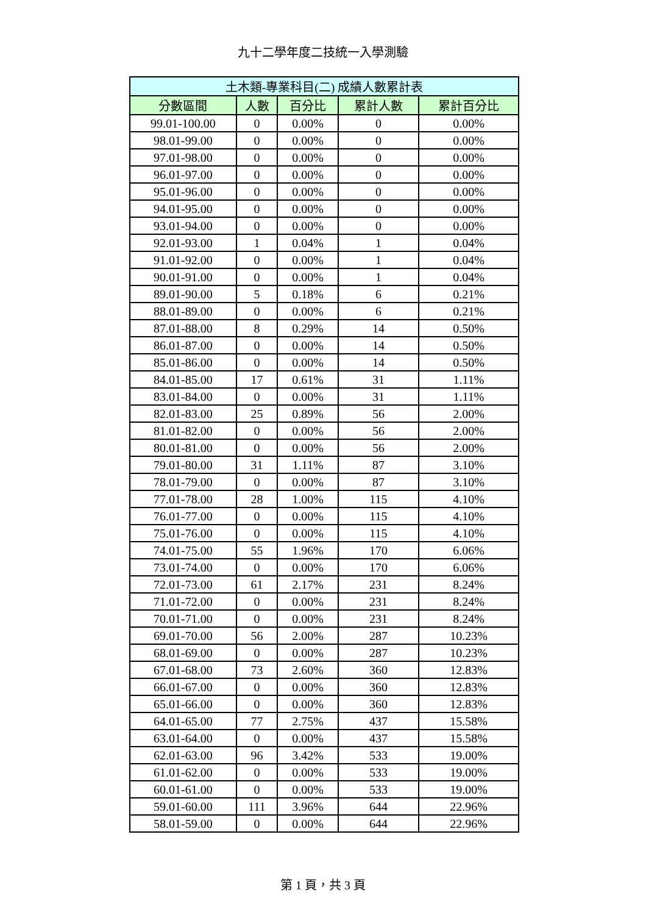九十二學年度二技統一入學測驗
| 土木類-專業科目(二) 成績人數累計表 | | | | |
| --- | --- | --- | --- | --- |
| 分數區間 | 人數 | 百分比 | 累計人數 | 累計百分比 |
| 99.01-100.00 | 0 | 0.00% | 0 | 0.00% |
| 98.01-99.00 | 0 | 0.00% | 0 | 0.00% |
| 97.01-98.00 | 0 | 0.00% | 0 | 0.00% |
| 96.01-97.00 | 0 | 0.00% | 0 | 0.00% |
| 95.01-96.00 | 0 | 0.00% | 0 | 0.00% |
| 94.01-95.00 | 0 | 0.00% | 0 | 0.00% |
| 93.01-94.00 | 0 | 0.00% | 0 | 0.00% |
| 92.01-93.00 | 1 | 0.04% | 1 | 0.04% |
| 91.01-92.00 | 0 | 0.00% | 1 | 0.04% |
| 90.01-91.00 | 0 | 0.00% | 1 | 0.04% |
| 89.01-90.00 | 5 | 0.18% | 6 | 0.21% |
| 88.01-89.00 | 0 | 0.00% | 6 | 0.21% |
| 87.01-88.00 | 8 | 0.29% | 14 | 0.50% |
| 86.01-87.00 | 0 | 0.00% | 14 | 0.50% |
| 85.01-86.00 | 0 | 0.00% | 14 | 0.50% |
| 84.01-85.00 | 17 | 0.61% | 31 | 1.11% |
| 83.01-84.00 | 0 | 0.00% | 31 | 1.11% |
| 82.01-83.00 | 25 | 0.89% | 56 | 2.00% |
| 81.01-82.00 | 0 | 0.00% | 56 | 2.00% |
| 80.01-81.00 | 0 | 0.00% | 56 | 2.00% |
| 79.01-80.00 | 31 | 1.11% | 87 | 3.10% |
| 78.01-79.00 | 0 | 0.00% | 87 | 3.10% |
| 77.01-78.00 | 28 | 1.00% | 115 | 4.10% |
| 76.01-77.00 | 0 | 0.00% | 115 | 4.10% |
| 75.01-76.00 | 0 | 0.00% | 115 | 4.10% |
| 74.01-75.00 | 55 | 1.96% | 170 | 6.06% |
| 73.01-74.00 | 0 | 0.00% | 170 | 6.06% |
| 72.01-73.00 | 61 | 2.17% | 231 | 8.24% |
| 71.01-72.00 | 0 | 0.00% | 231 | 8.24% |
| 70.01-71.00 | 0 | 0.00% | 231 | 8.24% |
| 69.01-70.00 | 56 | 2.00% | 287 | 10.23% |
| 68.01-69.00 | 0 | 0.00% | 287 | 10.23% |
| 67.01-68.00 | 73 | 2.60% | 360 | 12.83% |
| 66.01-67.00 | 0 | 0.00% | 360 | 12.83% |
| 65.01-66.00 | 0 | 0.00% | 360 | 12.83% |
| 64.01-65.00 | 77 | 2.75% | 437 | 15.58% |
| 63.01-64.00 | 0 | 0.00% | 437 | 15.58% |
| 62.01-63.00 | 96 | 3.42% | 533 | 19.00% |
| 61.01-62.00 | 0 | 0.00% | 533 | 19.00% |
| 60.01-61.00 | 0 | 0.00% | 533 | 19.00% |
| 59.01-60.00 | 111 | 3.96% | 644 | 22.96% |
| 58.01-59.00 | 0 | 0.00% | 644 | 22.96% |
第 1 頁，共 3 頁